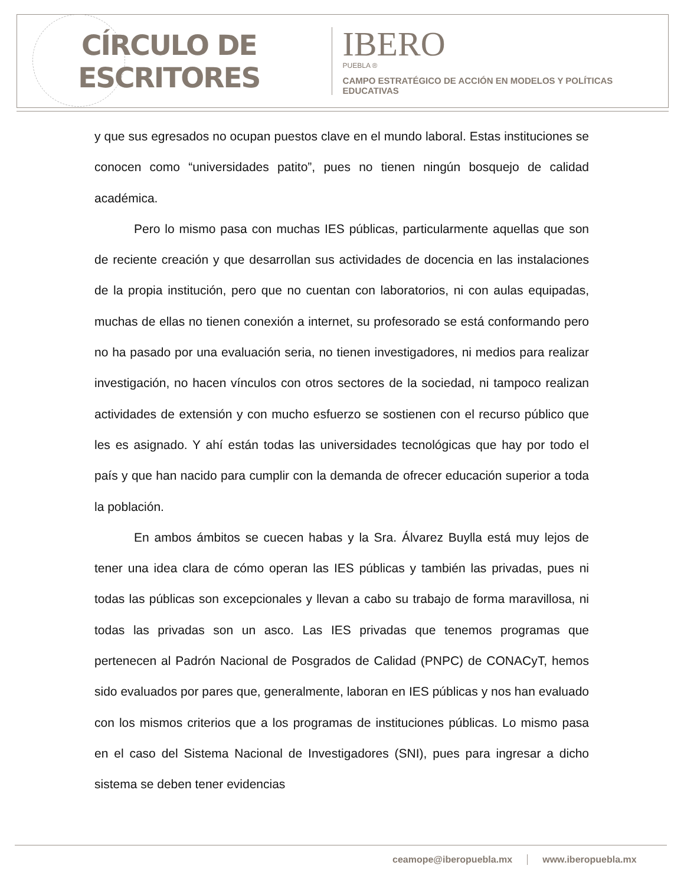CÍRCULO DE ESCRITORES
IBERO
PUEBLA ®
CAMPO ESTRATÉGICO DE ACCIÓN EN MODELOS Y POLÍTICAS EDUCATIVAS
y que sus egresados no ocupan puestos clave en el mundo laboral. Estas instituciones se conocen como “universidades patito”, pues no tienen ningún bosquejo de calidad académica.
Pero lo mismo pasa con muchas IES públicas, particularmente aquellas que son de reciente creación y que desarrollan sus actividades de docencia en las instalaciones de la propia institución, pero que no cuentan con laboratorios, ni con aulas equipadas, muchas de ellas no tienen conexión a internet, su profesorado se está conformando pero no ha pasado por una evaluación seria, no tienen investigadores, ni medios para realizar investigación, no hacen vínculos con otros sectores de la sociedad, ni tampoco realizan actividades de extensión y con mucho esfuerzo se sostienen con el recurso público que les es asignado. Y ahí están todas las universidades tecnológicas que hay por todo el país y que han nacido para cumplir con la demanda de ofrecer educación superior a toda la población.
En ambos ámbitos se cuecen habas y la Sra. Álvarez Buylla está muy lejos de tener una idea clara de cómo operan las IES públicas y también las privadas, pues ni todas las públicas son excepcionales y llevan a cabo su trabajo de forma maravillosa, ni todas las privadas son un asco. Las IES privadas que tenemos programas que pertenecen al Padrón Nacional de Posgrados de Calidad (PNPC) de CONACyT, hemos sido evaluados por pares que, generalmente, laboran en IES públicas y nos han evaluado con los mismos criterios que a los programas de instituciones públicas. Lo mismo pasa en el caso del Sistema Nacional de Investigadores (SNI), pues para ingresar a dicho sistema se deben tener evidencias
ceamope@iberopuebla.mx www.iberopuebla.mx